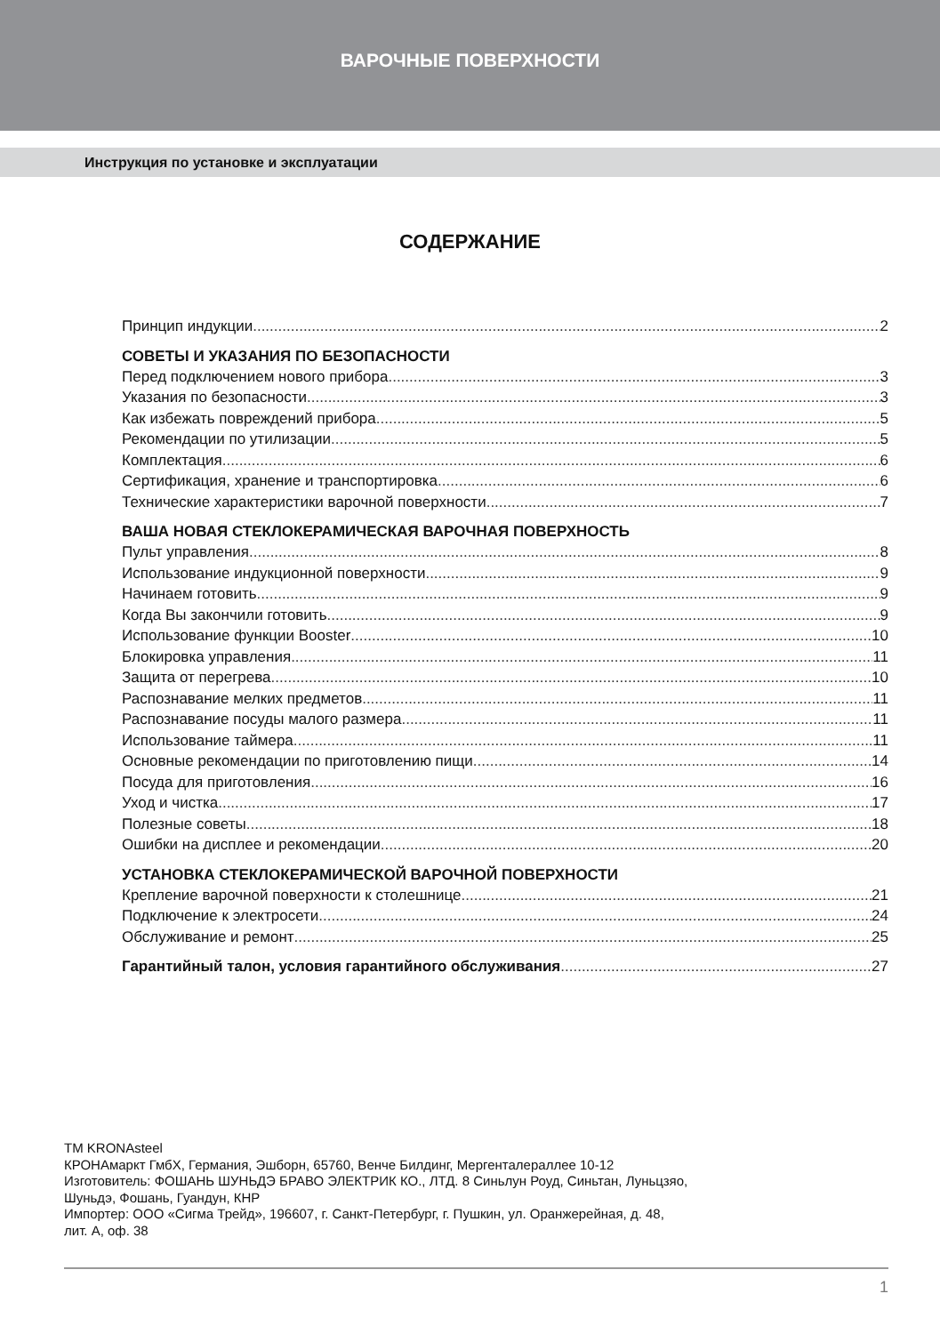ВАРОЧНЫЕ ПОВЕРХНОСТИ
Инструкция по установке и эксплуатации
СОДЕРЖАНИЕ
Принцип индукции 2
СОВЕТЫ И УКАЗАНИЯ ПО БЕЗОПАСНОСТИ
Перед подключением нового прибора 3
Указания по безопасности 3
Как избежать повреждений прибора 5
Рекомендации по утилизации 5
Комплектация 6
Сертификация, хранение и транспортировка 6
Технические характеристики варочной поверхности 7
ВАША НОВАЯ СТЕКЛОКЕРАМИЧЕСКАЯ ВАРОЧНАЯ ПОВЕРХНОСТЬ
Пульт управления 8
Использование индукционной поверхности 9
Начинаем готовить 9
Когда Вы закончили готовить 9
Использование функции Booster 10
Блокировка управления 11
Защита от перегрева 10
Распознавание мелких предметов 11
Распознавание посуды малого размера 11
Использование таймера 11
Основные рекомендации по приготовлению пищи 14
Посуда для приготовления 16
Уход и чистка 17
Полезные советы 18
Ошибки на дисплее и рекомендации 20
УСТАНОВКА СТЕКЛОКЕРАМИЧЕСКОЙ ВАРОЧНОЙ ПОВЕРХНОСТИ
Крепление варочной поверхности к столешнице 21
Подключение к электросети 24
Обслуживание и ремонт 25
Гарантийный талон, условия гарантийного обслуживания 27
TM KRONAsteel
КРОНАмаркт ГмбХ, Германия, Эшборн, 65760, Венче Билдинг, Мергенталераллее 10-12
Изготовитель: ФОШАНЬ ШУНЬДЭ БРАВО ЭЛЕКТРИК КО., ЛТД. 8 Синьлун Роуд, Синьтан, Луньцзяо,
Шуньдэ, Фошань, Гуандун, КНР
Импортер: ООО «Сигма Трейд», 196607, г. Санкт-Петербург, г. Пушкин, ул. Оранжерейная, д. 48,
лит. А, оф. 38
1